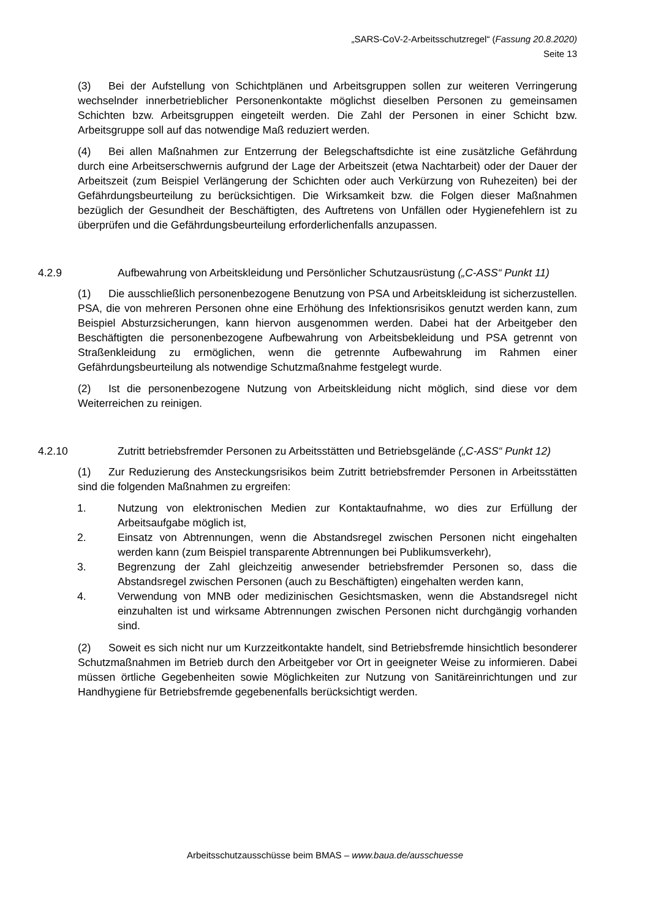„SARS-CoV-2-Arbeitsschutzregel“ (Fassung 20.8.2020)
Seite 13
(3) Bei der Aufstellung von Schichtplänen und Arbeitsgruppen sollen zur weiteren Verringerung wechselnder innerbetrieblicher Personenkontakte möglichst dieselben Personen zu gemeinsamen Schichten bzw. Arbeitsgruppen eingeteilt werden. Die Zahl der Personen in einer Schicht bzw. Arbeitsgruppe soll auf das notwendige Maß reduziert werden.
(4) Bei allen Maßnahmen zur Entzerrung der Belegschaftsdichte ist eine zusätzliche Gefährdung durch eine Arbeitserschwernis aufgrund der Lage der Arbeitszeit (etwa Nachtarbeit) oder der Dauer der Arbeitszeit (zum Beispiel Verlängerung der Schichten oder auch Verkürzung von Ruhezeiten) bei der Gefährdungsbeurteilung zu berücksichtigen. Die Wirksamkeit bzw. die Folgen dieser Maßnahmen bezüglich der Gesundheit der Beschäftigten, des Auftretens von Unfällen oder Hygienefehlern ist zu überprüfen und die Gefährdungsbeurteilung erforderlichenfalls anzupassen.
4.2.9 Aufbewahrung von Arbeitskleidung und Persönlicher Schutzausrüstung („C-ASS“ Punkt 11)
(1) Die ausschließlich personenbezogene Benutzung von PSA und Arbeitskleidung ist sicherzustellen. PSA, die von mehreren Personen ohne eine Erhöhung des Infektionsrisikos genutzt werden kann, zum Beispiel Absturzsicherungen, kann hiervon ausgenommen werden. Dabei hat der Arbeitgeber den Beschäftigten die personenbezogene Aufbewahrung von Arbeitsbekleidung und PSA getrennt von Straßenkleidung zu ermöglichen, wenn die getrennte Aufbewahrung im Rahmen einer Gefährdungsbeurteilung als notwendige Schutzmaßnahme festgelegt wurde.
(2) Ist die personenbezogene Nutzung von Arbeitskleidung nicht möglich, sind diese vor dem Weiterreichen zu reinigen.
4.2.10 Zutritt betriebsfremder Personen zu Arbeitsstätten und Betriebsgelände („C-ASS“ Punkt 12)
(1) Zur Reduzierung des Ansteckungsrisikos beim Zutritt betriebsfremder Personen in Arbeitsstätten sind die folgenden Maßnahmen zu ergreifen:
1. Nutzung von elektronischen Medien zur Kontaktaufnahme, wo dies zur Erfüllung der Arbeitsaufgabe möglich ist,
2. Einsatz von Abtrennungen, wenn die Abstandsregel zwischen Personen nicht eingehalten werden kann (zum Beispiel transparente Abtrennungen bei Publikumsverkehr),
3. Begrenzung der Zahl gleichzeitig anwesender betriebsfremder Personen so, dass die Abstandsregel zwischen Personen (auch zu Beschäftigten) eingehalten werden kann,
4. Verwendung von MNB oder medizinischen Gesichtsmasken, wenn die Abstandsregel nicht einzuhalten ist und wirksame Abtrennungen zwischen Personen nicht durchgängig vorhanden sind.
(2) Soweit es sich nicht nur um Kurzzeitkontakte handelt, sind Betriebsfremde hinsichtlich besonderer Schutzmaßnahmen im Betrieb durch den Arbeitgeber vor Ort in geeigneter Weise zu informieren. Dabei müssen örtliche Gegebenheiten sowie Möglichkeiten zur Nutzung von Sanitäreinrichtungen und zur Handhygiene für Betriebsfremde gegebenenfalls berücksichtigt werden.
Arbeitsschutzausschüsse beim BMAS – www.baua.de/ausschuesse